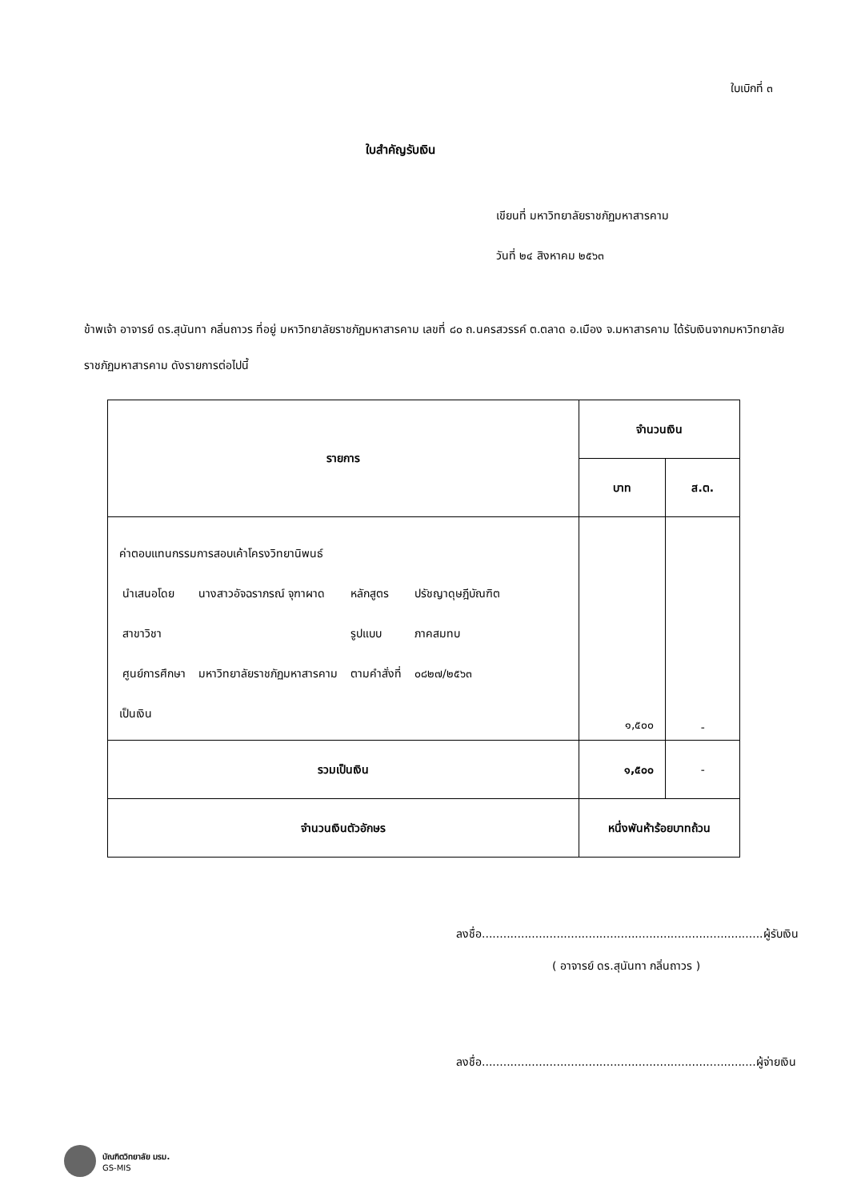ใบเบิกที่ ๓
ใบสำคัญรับเงิน
เขียนที่ มหาวิทยาลัยราชภัฏมหาสารคาม
วันที่ ๒๔ สิงหาคม ๒๕๖๓
ข้าพเจ้า อาจารย์ ดร.สุนันทา กลิ่นถาวร ที่อยู่ มหาวิทยาลัยราชภัฏมหาสารคาม เลขที่ ๘๐ ถ.นครสวรรค์ ต.ตลาด อ.เมือง จ.มหาสารคาม ได้รับเงินจากมหาวิทยาลัยราชภัฏมหาสารคาม ดังรายการต่อไปนี้
| รายการ | จำนวนเงิน | |
| --- | --- | --- |
| | บาท | ส.ต. |
| ค่าตอบแทนกรรมการสอบเค้าโครงวิทยานิพนธ์ / นำเสนอโดย / นางสาวอัจฉราภรณ์ จุฑาผาด / หลักสูตร / ปรัชญาดุษฎีบัณฑิต / / สาขาวิชา / / รูปแบบ / ภาคสมทบ / / ศูนย์การศึกษา / มหาวิทยาลัยราชภัฏมหาสารคาม / ตามคำสั่งที่ / ๐๘๒๗/๒๕๖๓ / เป็นเงิน | ๑,๕๐๐ | - |
| รวมเป็นเงิน | ๑,๕๐๐ | - |
| จำนวนเงินตัวอักษร | หนึ่งพันห้าร้อยบาทถ้วน | |
ลงชื่อ...............................................................................ผู้รับเงิน
( อาจารย์ ดร.สุนันทา กลิ่นถาวร )
ลงชื่อ.............................................................................ผู้จ่ายเงิน
บัณฑิตวิทยาลัย มรม.
GS-MIS